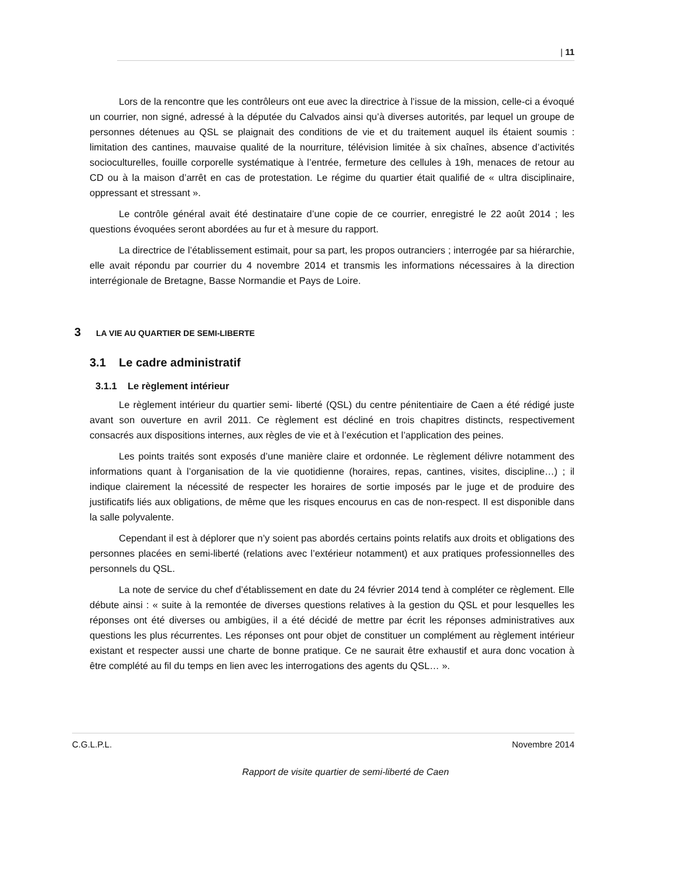| 11
Lors de la rencontre que les contrôleurs ont eue avec la directrice à l’issue de la mission, celle-ci a évoqué un courrier, non signé, adressé à la députée du Calvados ainsi qu’à diverses autorités, par lequel un groupe de personnes détenues au QSL se plaignait des conditions de vie et du traitement auquel ils étaient soumis : limitation des cantines, mauvaise qualité de la nourriture, télévision limitée à six chaînes, absence d’activités socioculturelles, fouille corporelle systématique à l’entrée, fermeture des cellules à 19h, menaces de retour au CD ou à la maison d’arrêt en cas de protestation. Le régime du quartier était qualifié de « ultra disciplinaire, oppressant et stressant ».
Le contrôle général avait été destinataire d’une copie de ce courrier, enregistré le 22 août 2014 ; les questions évoquées seront abordées au fur et à mesure du rapport.
La directrice de l’établissement estimait, pour sa part, les propos outranciers ; interrogée par sa hiérarchie, elle avait répondu par courrier du 4 novembre 2014 et transmis les informations nécessaires à la direction interrégionale de Bretagne, Basse Normandie et Pays de Loire.
3 LA VIE AU QUARTIER DE SEMI-LIBERTE
3.1 Le cadre administratif
3.1.1 Le règlement intérieur
Le règlement intérieur du quartier semi- liberté (QSL) du centre pénitentiaire de Caen a été rédigé juste avant son ouverture en avril 2011. Ce règlement est décliné en trois chapitres distincts, respectivement consacrés aux dispositions internes, aux règles de vie et à l’exécution et l’application des peines.
Les points traités sont exposés d’une manière claire et ordonnée. Le règlement délivre notamment des informations quant à l’organisation de la vie quotidienne (horaires, repas, cantines, visites, discipline…) ; il indique clairement la nécessité de respecter les horaires de sortie imposés par le juge et de produire des justificatifs liés aux obligations, de même que les risques encourus en cas de non-respect. Il est disponible dans la salle polyvalente.
Cependant il est à déplorer que n’y soient pas abordés certains points relatifs aux droits et obligations des personnes placées en semi-liberté (relations avec l’extérieur notamment) et aux pratiques professionnelles des personnels du QSL.
La note de service du chef d’établissement en date du 24 février 2014 tend à compléter ce règlement. Elle débute ainsi : « suite à la remontée de diverses questions relatives à la gestion du QSL et pour lesquelles les réponses ont été diverses ou ambigües, il a été décidé de mettre par écrit les réponses administratives aux questions les plus récurrentes. Les réponses ont pour objet de constituer un complément au règlement intérieur existant et respecter aussi une charte de bonne pratique. Ce ne saurait être exhaustif et aura donc vocation à être complété au fil du temps en lien avec les interrogations des agents du QSL… ».
C.G.L.P.L. Novembre 2014
Rapport de visite quartier de semi-liberté de Caen